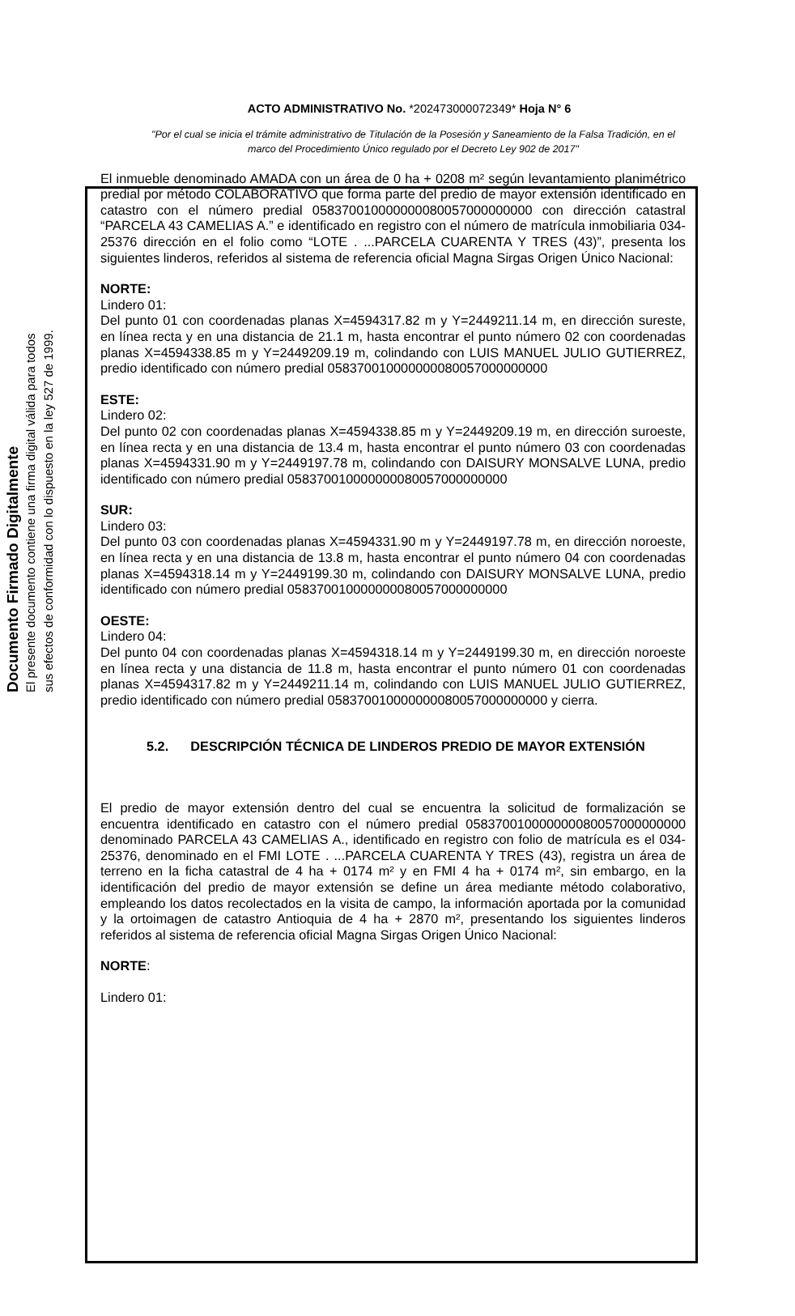Documento Firmado Digitalmente
El presente documento contiene una firma digital válida para todos
sus efectos de conformidad con lo dispuesto en la ley 527 de 1999.
ACTO ADMINISTRATIVO No. *202473000072349* Hoja N° 6
"Por el cual se inicia el trámite administrativo de Titulación de la Posesión y Saneamiento de la Falsa Tradición, en el marco del Procedimiento Único regulado por el Decreto Ley 902 de 2017"
El inmueble denominado AMADA con un área de 0 ha + 0208 m² según levantamiento planimétrico predial por método COLABORATIVO que forma parte del predio de mayor extensión identificado en catastro con el número predial 05837001000000008005700000000​0 con dirección catastral “PARCELA 43 CAMELIAS A.” e identificado en registro con el número de matrícula inmobiliaria 034-25376 dirección en el folio como “LOTE . ...PARCELA CUARENTA Y TRES (43)”, presenta los siguientes linderos, referidos al sistema de referencia oficial Magna Sirgas Origen Único Nacional:
NORTE:
Lindero 01:
Del punto 01 con coordenadas planas X=4594317.82 m y Y=2449211.14 m, en dirección sureste, en línea recta y en una distancia de 21.1 m, hasta encontrar el punto número 02 con coordenadas planas X=4594338.85 m y Y=2449209.19 m, colindando con LUIS MANUEL JULIO GUTIERREZ, predio identificado con número predial 058370010000000080057000000000
ESTE:
Lindero 02:
Del punto 02 con coordenadas planas X=4594338.85 m y Y=2449209.19 m, en dirección suroeste, en línea recta y en una distancia de 13.4 m, hasta encontrar el punto número 03 con coordenadas planas X=4594331.90 m y Y=2449197.78 m, colindando con DAISURY MONSALVE LUNA, predio identificado con número predial 058370010000000080057000000000
SUR:
Lindero 03:
Del punto 03 con coordenadas planas X=4594331.90 m y Y=2449197.78 m, en dirección noroeste, en línea recta y en una distancia de 13.8 m, hasta encontrar el punto número 04 con coordenadas planas X=4594318.14 m y Y=2449199.30 m, colindando con DAISURY MONSALVE LUNA, predio identificado con número predial 058370010000000080057000000000
OESTE:
Lindero 04:
Del punto 04 con coordenadas planas X=4594318.14 m y Y=2449199.30 m, en dirección noroeste en línea recta y una distancia de 11.8 m, hasta encontrar el punto número 01 con coordenadas planas X=4594317.82 m y Y=2449211.14 m, colindando con LUIS MANUEL JULIO GUTIERREZ, predio identificado con número predial 058370010000000080057000000000 y cierra.
5.2. DESCRIPCIÓN TÉCNICA DE LINDEROS PREDIO DE MAYOR EXTENSIÓN
El predio de mayor extensión dentro del cual se encuentra la solicitud de formalización se encuentra identificado en catastro con el número predial 058370010000000080057000000000 denominado PARCELA 43 CAMELIAS A., identificado en registro con folio de matrícula es el 034-25376, denominado en el FMI LOTE . ...PARCELA CUARENTA Y TRES (43), registra un área de terreno en la ficha catastral de 4 ha + 0174 m² y en FMI 4 ha + 0174 m², sin embargo, en la identificación del predio de mayor extensión se define un área mediante método colaborativo, empleando los datos recolectados en la visita de campo, la información aportada por la comunidad y la ortoimagen de catastro Antioquia de 4 ha + 2870 m², presentando los siguientes linderos referidos al sistema de referencia oficial Magna Sirgas Origen Único Nacional:
NORTE:
Lindero 01: